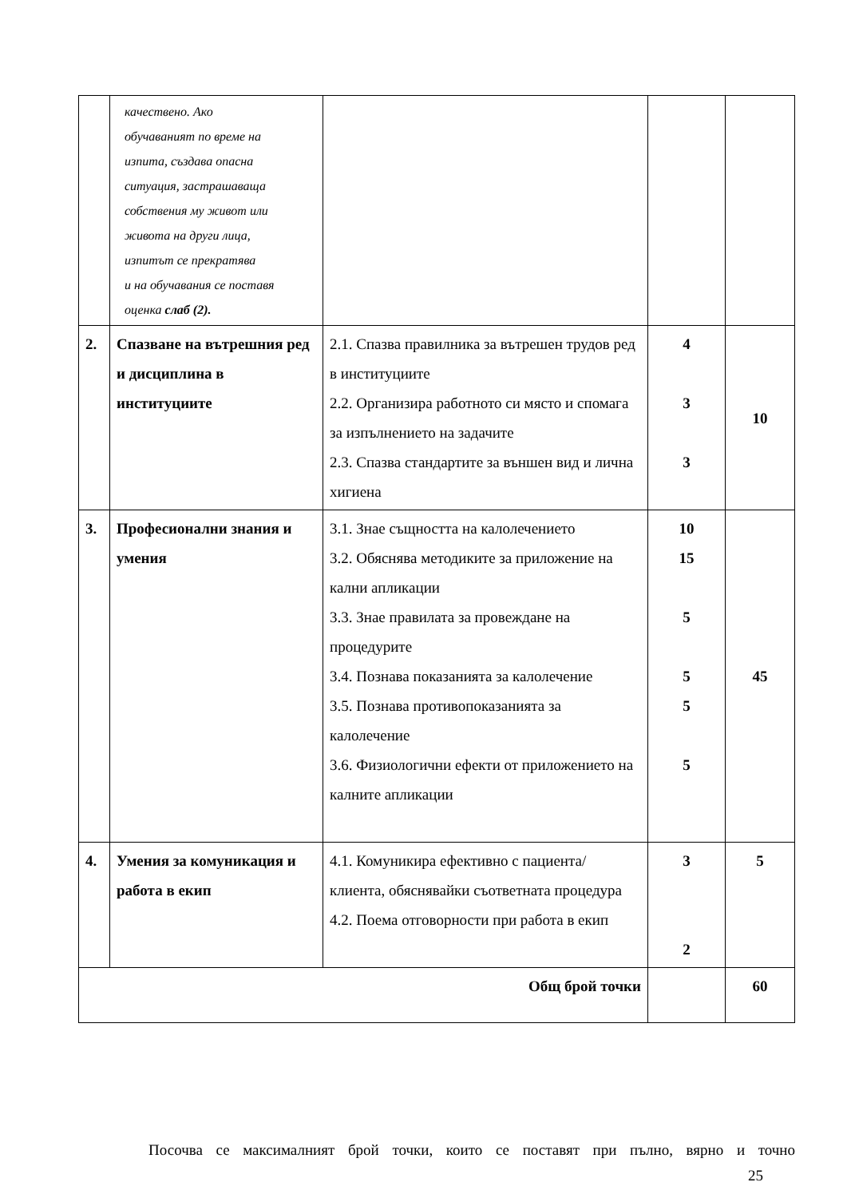| | качествено. Ако обучаваният по време на изпита, създава опасна ситуация, застрашаваща собствения му живот или живота на други лица, изпитът се прекратява и на обучавания се поставя оценка слаб (2). | | | |
| 2. | Спазване на вътрешния ред и дисциплина в институциите | 2.1. Спазва правилника за вътрешен трудов ред в институциите 2.2. Организира работното си място и спомага за изпълнението на задачите 2.3. Спазва стандартите за външен вид и лична хигиена | 4 3 3 | 10 |
| 3. | Професионални знания и умения | 3.1. Знае същността на калолечението 3.2. Обяснява методиките за приложение на кални апликации 3.3. Знае правилата за провеждане на процедурите 3.4. Познава показанията за калолечение 3.5. Познава противопоказанията за калолечение 3.6. Физиологични ефекти от приложението на калните апликации | 10 15 5 5 5 5 | 45 |
| 4. | Умения за комуникация и работа в екип | 4.1. Комуникира ефективно с пациента/клиента, обяснявайки съответната процедура 4.2. Поема отговорности при работа в екип | 3 2 | 5 |
| Общ брой точки | | | | 60 |
Посочва се максималният брой точки, които се поставят при пълно, вярно и точно
25